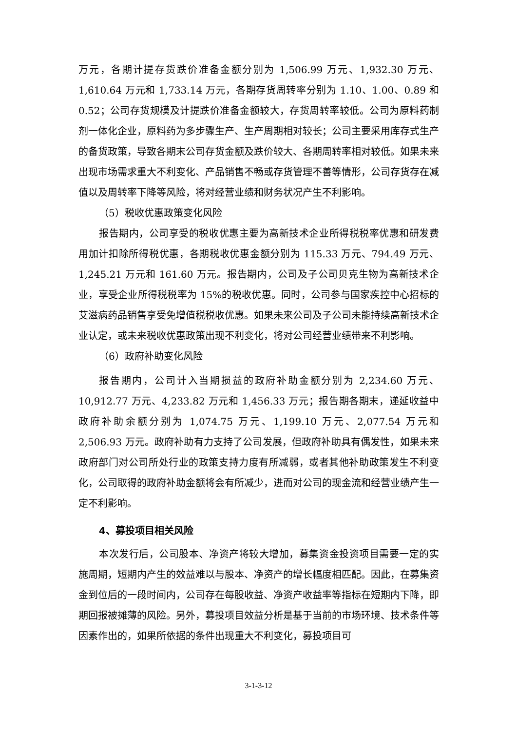万元，各期计提存货跌价准备金额分别为 1,506.99 万元、1,932.30 万元、1,610.64 万元和 1,733.14 万元，各期存货周转率分别为 1.10、1.00、0.89 和 0.52；公司存货规模及计提跌价准备金额较大，存货周转率较低。公司为原料药制剂一体化企业，原料药为多步骤生产、生产周期相对较长；公司主要采用库存式生产的备货政策，导致各期末公司存货金额及跌价较大、各期周转率相对较低。如果未来出现市场需求重大不利变化、产品销售不畅或存货管理不善等情形，公司存货存在减值以及周转率下降等风险，将对经营业绩和财务状况产生不利影响。
（5）税收优惠政策变化风险
报告期内，公司享受的税收优惠主要为高新技术企业所得税税率优惠和研发费用加计扣除所得税优惠，各期税收优惠金额分别为 115.33 万元、794.49 万元、1,245.21 万元和 161.60 万元。报告期内，公司及子公司贝克生物为高新技术企业，享受企业所得税税率为 15%的税收优惠。同时，公司参与国家疾控中心招标的艾滋病药品销售享受免增值税税收优惠。如果未来公司及子公司未能持续高新技术企业认定，或未来税收优惠政策出现不利变化，将对公司经营业绩带来不利影响。
（6）政府补助变化风险
报告期内，公司计入当期损益的政府补助金额分别为 2,234.60 万元、10,912.77 万元、4,233.82 万元和 1,456.33 万元；报告期各期末，递延收益中政府补助余额分别为 1,074.75 万元、1,199.10 万元、2,077.54 万元和 2,506.93 万元。政府补助有力支持了公司发展，但政府补助具有偶发性，如果未来政府部门对公司所处行业的政策支持力度有所减弱，或者其他补助政策发生不利变化，公司取得的政府补助金额将会有所减少，进而对公司的现金流和经营业绩产生一定不利影响。
4、募投项目相关风险
本次发行后，公司股本、净资产将较大增加，募集资金投资项目需要一定的实施周期，短期内产生的效益难以与股本、净资产的增长幅度相匹配。因此，在募集资金到位后的一段时间内，公司存在每股收益、净资产收益率等指标在短期内下降，即期回报被摊薄的风险。另外，募投项目效益分析是基于当前的市场环境、技术条件等因素作出的，如果所依据的条件出现重大不利变化，募投项目可
3-1-3-12